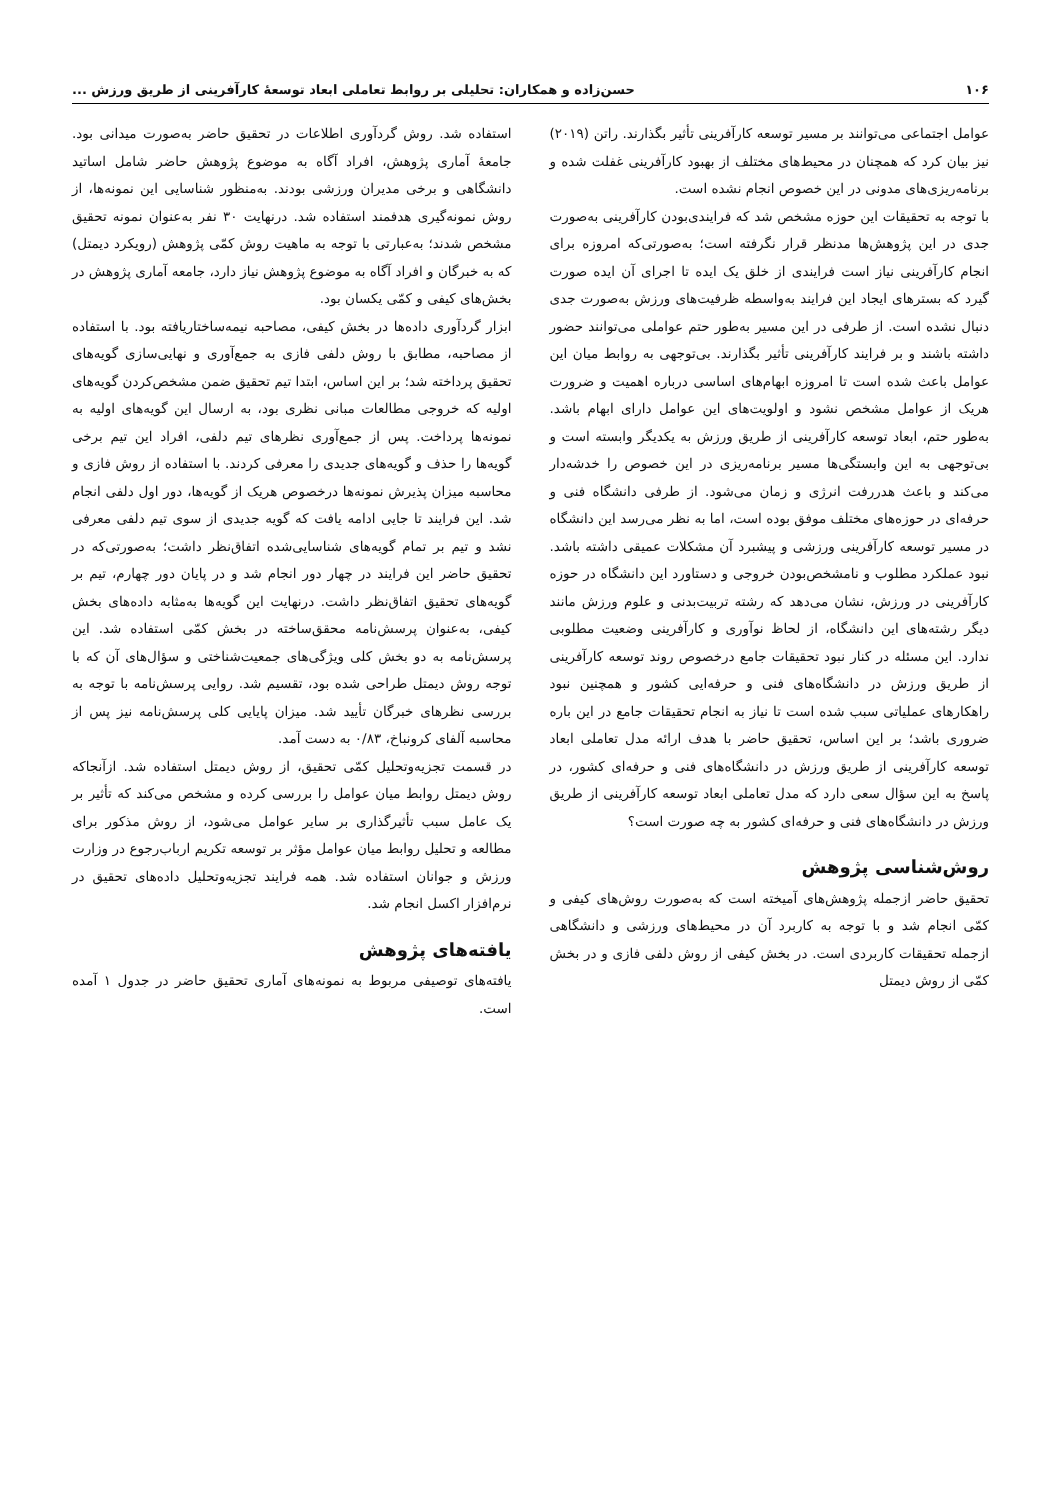۱۰۶ حسن‌زاده و همکاران: تحلیلی بر روابط تعاملی ابعاد توسعهٔ کارآفرینی از طریق ورزش ...
عوامل اجتماعی می‌توانند بر مسیر توسعه کارآفرینی تأثیر بگذارند. راتن (۲۰۱۹) نیز بیان کرد که همچنان در محیط‌های مختلف از بهبود کارآفرینی غفلت شده و برنامه‌ریزی‌های مدونی در این خصوص انجام نشده است.
با توجه به تحقیقات این حوزه مشخص شد که فرایندی‌بودن کارآفرینی به‌صورت جدی در این پژوهش‌ها مدنظر قرار نگرفته است؛ به‌صورتی‌که امروزه برای انجام کارآفرینی نیاز است فرایندی از خلق یک ایده تا اجرای آن ایده صورت گیرد که بسترهای ایجاد این فرایند به‌واسطه ظرفیت‌های ورزش به‌صورت جدی دنبال نشده است. از طرفی در این مسیر به‌طور حتم عواملی می‌توانند حضور داشته باشند و بر فرایند کارآفرینی تأثیر بگذارند. بی‌توجهی به روابط میان این عوامل باعث شده است تا امروزه ابهام‌های اساسی درباره اهمیت و ضرورت هریک از عوامل مشخص نشود و اولویت‌های این عوامل دارای ابهام باشد. به‌طور حتم، ابعاد توسعه کارآفرینی از طریق ورزش به یکدیگر وابسته است و بی‌توجهی به این وابستگی‌ها مسیر برنامه‌ریزی در این خصوص را خدشه‌دار می‌کند و باعث هدررفت انرژی و زمان می‌شود. از طرفی دانشگاه فنی و حرفه‌ای در حوزه‌های مختلف موفق بوده است، اما به نظر می‌رسد این دانشگاه در مسیر توسعه کارآفرینی ورزشی و پیشبرد آن مشکلات عمیقی داشته باشد. نبود عملکرد مطلوب و نامشخص‌بودن خروجی و دستاورد این دانشگاه در حوزه کارآفرینی در ورزش، نشان می‌دهد که رشته تربیت‌بدنی و علوم ورزش مانند دیگر رشته‌های این دانشگاه، از لحاظ نوآوری و کارآفرینی وضعیت مطلوبی ندارد. این مسئله در کنار نبود تحقیقات جامع درخصوص روند توسعه کارآفرینی از طریق ورزش در دانشگاه‌های فنی و حرفه‌ایی کشور و همچنین نبود راهکارهای عملیاتی سبب شده است تا نیاز به انجام تحقیقات جامع در این باره ضروری باشد؛ بر این اساس، تحقیق حاضر با هدف ارائه مدل تعاملی ابعاد توسعه کارآفرینی از طریق ورزش در دانشگاه‌های فنی و حرفه‌ای کشور، در پاسخ به این سؤال سعی دارد که مدل تعاملی ابعاد توسعه کارآفرینی از طریق ورزش در دانشگاه‌های فنی و حرفه‌ای کشور به چه صورت است؟
روش‌شناسی پژوهش
تحقیق حاضر ازجمله پژوهش‌های آمیخته است که به‌صورت روش‌های کیفی و کمّی انجام شد و با توجه به کاربرد آن در محیط‌های ورزشی و دانشگاهی ازجمله تحقیقات کاربردی است. در بخش کیفی از روش دلفی فازی و در بخش کمّی از روش دیمتل
استفاده شد. روش گردآوری اطلاعات در تحقیق حاضر به‌صورت میدانی بود. جامعهٔ آماری پژوهش، افراد آگاه به موضوع پژوهش حاضر شامل اساتید دانشگاهی و برخی مدیران ورزشی بودند. به‌منظور شناسایی این نمونه‌ها، از روش نمونه‌گیری هدفمند استفاده شد. درنهایت ۳۰ نفر به‌عنوان نمونه تحقیق مشخص شدند؛ به‌عبارتی با توجه به ماهیت روش کمّی پژوهش (رویکرد دیمتل) که به خبرگان و افراد آگاه به موضوع پژوهش نیاز دارد، جامعه آماری پژوهش در بخش‌های کیفی و کمّی یکسان بود.
ابزار گردآوری داده‌ها در بخش کیفی، مصاحبه نیمه‌ساختاریافته بود. با استفاده از مصاحبه، مطابق با روش دلفی فازی به جمع‌آوری و نهایی‌سازی گویه‌های تحقیق پرداخته شد؛ بر این اساس، ابتدا تیم تحقیق ضمن مشخص‌کردن گویه‌های اولیه که خروجی مطالعات مبانی نظری بود، به ارسال این گویه‌های اولیه به نمونه‌ها پرداخت. پس از جمع‌آوری نظرهای تیم دلفی، افراد این تیم برخی گویه‌ها را حذف و گویه‌های جدیدی را معرفی کردند. با استفاده از روش فازی و محاسبه میزان پذیرش نمونه‌ها درخصوص هریک از گویه‌ها، دور اول دلفی انجام شد. این فرایند تا جایی ادامه یافت که گویه جدیدی از سوی تیم دلفی معرفی نشد و تیم بر تمام گویه‌های شناسایی‌شده اتفاق‌نظر داشت؛ به‌صورتی‌که در تحقیق حاضر این فرایند در چهار دور انجام شد و در پایان دور چهارم، تیم بر گویه‌های تحقیق اتفاق‌نظر داشت. درنهایت این گویه‌ها به‌مثابه داده‌های بخش کیفی، به‌عنوان پرسش‌نامه محقق‌ساخته در بخش کمّی استفاده شد. این پرسش‌نامه به دو بخش کلی ویژگی‌های جمعیت‌شناختی و سؤال‌های آن که با توجه روش دیمتل طراحی شده بود، تقسیم شد. روایی پرسش‌نامه با توجه به بررسی نظرهای خبرگان تأیید شد. میزان پایایی کلی پرسش‌نامه نیز پس از محاسبه آلفای کرونباخ، ۰/۸۳ به دست آمد.
در قسمت تجزیه‌وتحلیل کمّی تحقیق، از روش دیمتل استفاده شد. ازآنجاکه روش دیمتل روابط میان عوامل را بررسی کرده و مشخص می‌کند که تأثیر بر یک عامل سبب تأثیرگذاری بر سایر عوامل می‌شود، از روش مذکور برای مطالعه و تحلیل روابط میان عوامل مؤثر بر توسعه تکریم ارباب‌رجوع در وزارت ورزش و جوانان استفاده شد. همه فرایند تجزیه‌وتحلیل داده‌های تحقیق در نرم‌افزار اکسل انجام شد.
یافته‌های پژوهش
یافته‌های توصیفی مربوط به نمونه‌های آماری تحقیق حاضر در جدول ۱ آمده است.